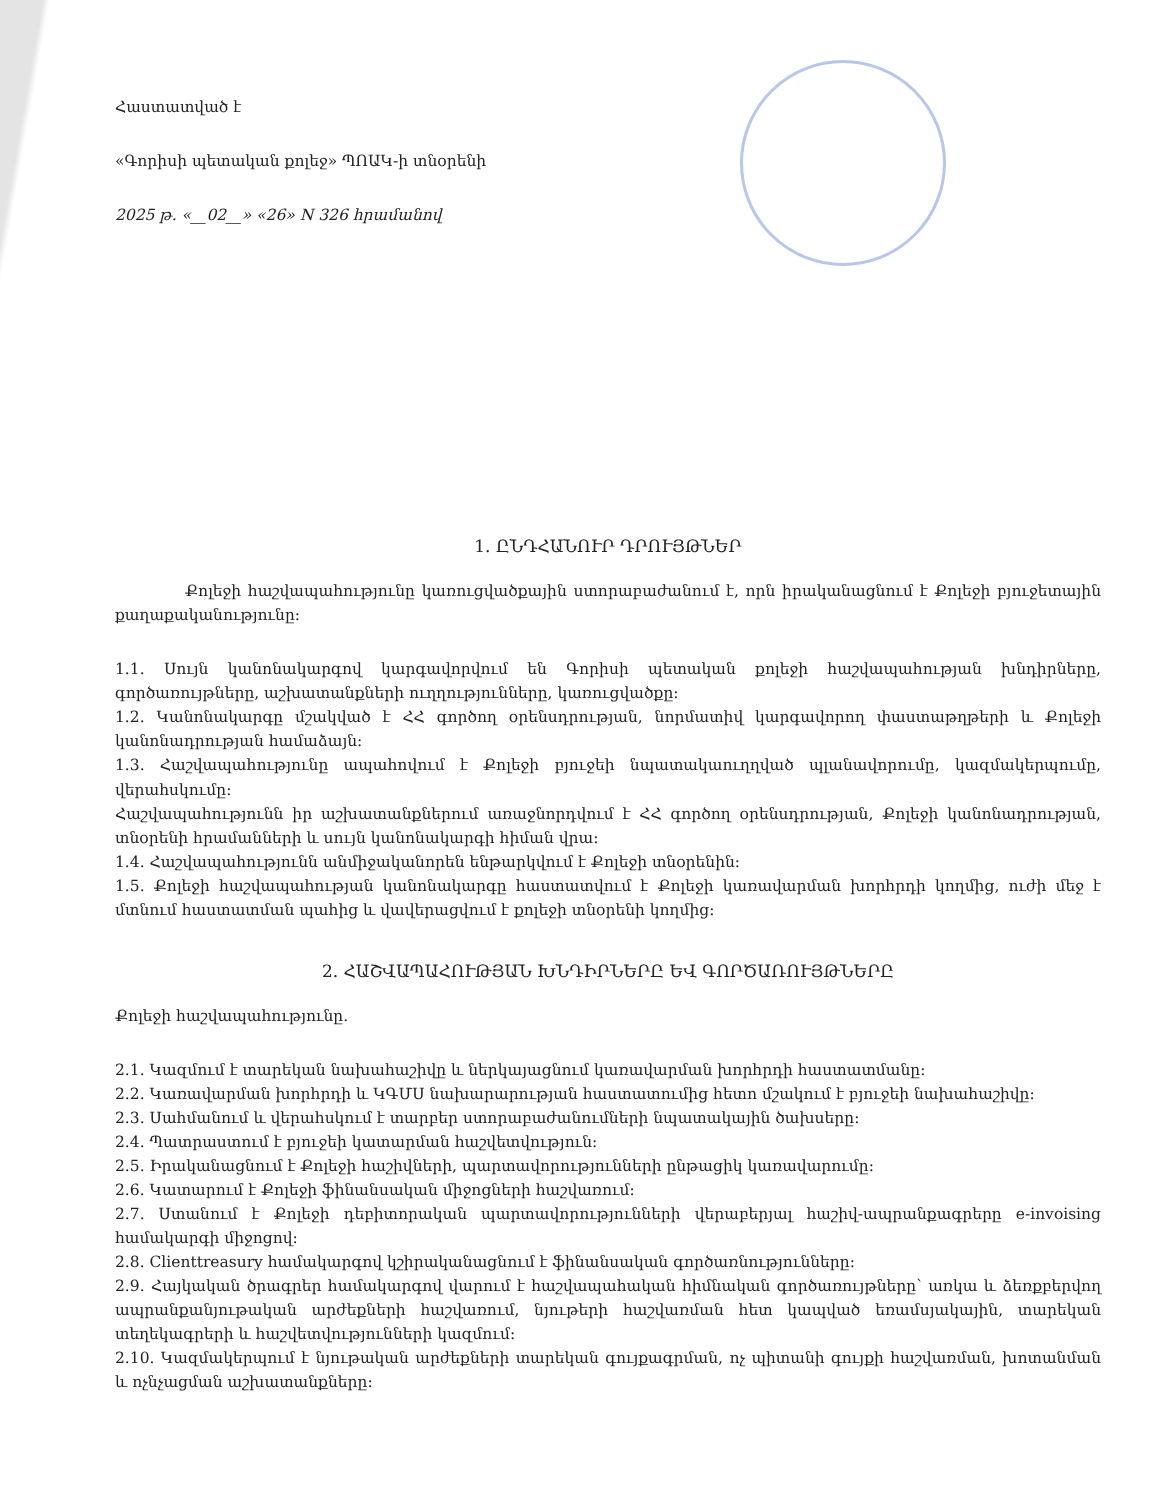Հաստատված է
«Գորիսի պետական քոլեջ» ՊՈԱԿ-ի տնօրենի
2025 թ. «__02__» «26» N 326 հրամանով
1. ԸՆԴՀԱՆՈՒՐ ԴՐՈՒՅԹՆԵՐ
Քոլեջի հաշվապահությունը կառուցվածքային ստորաբաժանում է, որն իրականացնում է Քոլեջի բյուջետային քաղաքականությունը:
1.1. Սույն կանոնակարգով կարգավորվում են Գորիսի պետական քոլեջի հաշվապահության խնդիրները, գործառույթները, աշխատանքների ուղղությունները, կառուցվածքը:
1.2. Կանոնակարգը մշակված է ՀՀ գործող օրենսդրության, նորմատիվ կարգավորող փաստաթղթերի և Քոլեջի կանոնադրության համաձայն:
1.3. Հաշվապահությունը ապահովում է Քոլեջի բյուջեի նպատակաուղղված պլանավորումը, կազմակերպումը, վերահսկումը:
Հաշվապահությունն իր աշխատանքներում առաջնորդվում է ՀՀ գործող օրենսդրության, Քոլեջի կանոնադրության, տնօրենի հրամանների և սույն կանոնակարգի հիման վրա:
1.4. Հաշվապահությունն անմիջականորեն ենթարկվում է Քոլեջի տնօրենին:
1.5. Քոլեջի հաշվապահության կանոնակարգը հաստատվում է Քոլեջի կառավարման խորհրդի կողմից, ուժի մեջ է մտնում հաստատման պահից և վավերացվում է քոլեջի տնօրենի կողմից:
2. ՀԱՇՎԱՊԱՀՈՒԹՅԱՆ ԽՆԴԻՐՆԵՐԸ ԵՎ ԳՈՐԾԱՌՈՒՅԹՆԵՐԸ
Քոլեջի հաշվապահությունը.
2.1. Կազմում է տարեկան նախահաշիվը և ներկայացնում կառավարման խորհրդի հաստատմանը:
2.2. Կառավարման խորհրդի և ԿԳՄՍ նախարարության հաստատումից հետո մշակում է բյուջեի նախահաշիվը:
2.3. Սահմանում և վերահսկում է տարբեր ստորաբաժանումների նպատակային ծախսերը:
2.4. Պատրաստում է բյուջեի կատարման հաշվետվություն:
2.5. Իրականացնում է Քոլեջի հաշիվների, պարտավորությունների ընթացիկ կառավարումը:
2.6. Կատարում է Քոլեջի ֆինանսական միջոցների հաշվառում:
2.7. Ստանում է Քոլեջի դեբիտորական պարտավորությունների վերաբերյալ հաշիվ-ապրանքագրերը e-invoising համակարգի միջոցով:
2.8. Clienttreasury համակարգով կշիրականացնում է ֆինանսական գործառնությունները:
2.9. Հայկական ծրագրեր համակարգով վարում է հաշվապահական հիմնական գործառույթները՝ առկա և ձեռքբերվող ապրանքանյութական արժեքների հաշվառում, նյութերի հաշվառման հետ կապված եռամսյակային, տարեկան տեղեկագրերի և հաշվետվությունների կազմում:
2.10. Կազմակերպում է նյութական արժեքների տարեկան գույքագրման, ոչ պիտանի գույքի հաշվառման, խոտանման և ոչնչացման աշխատանքները: